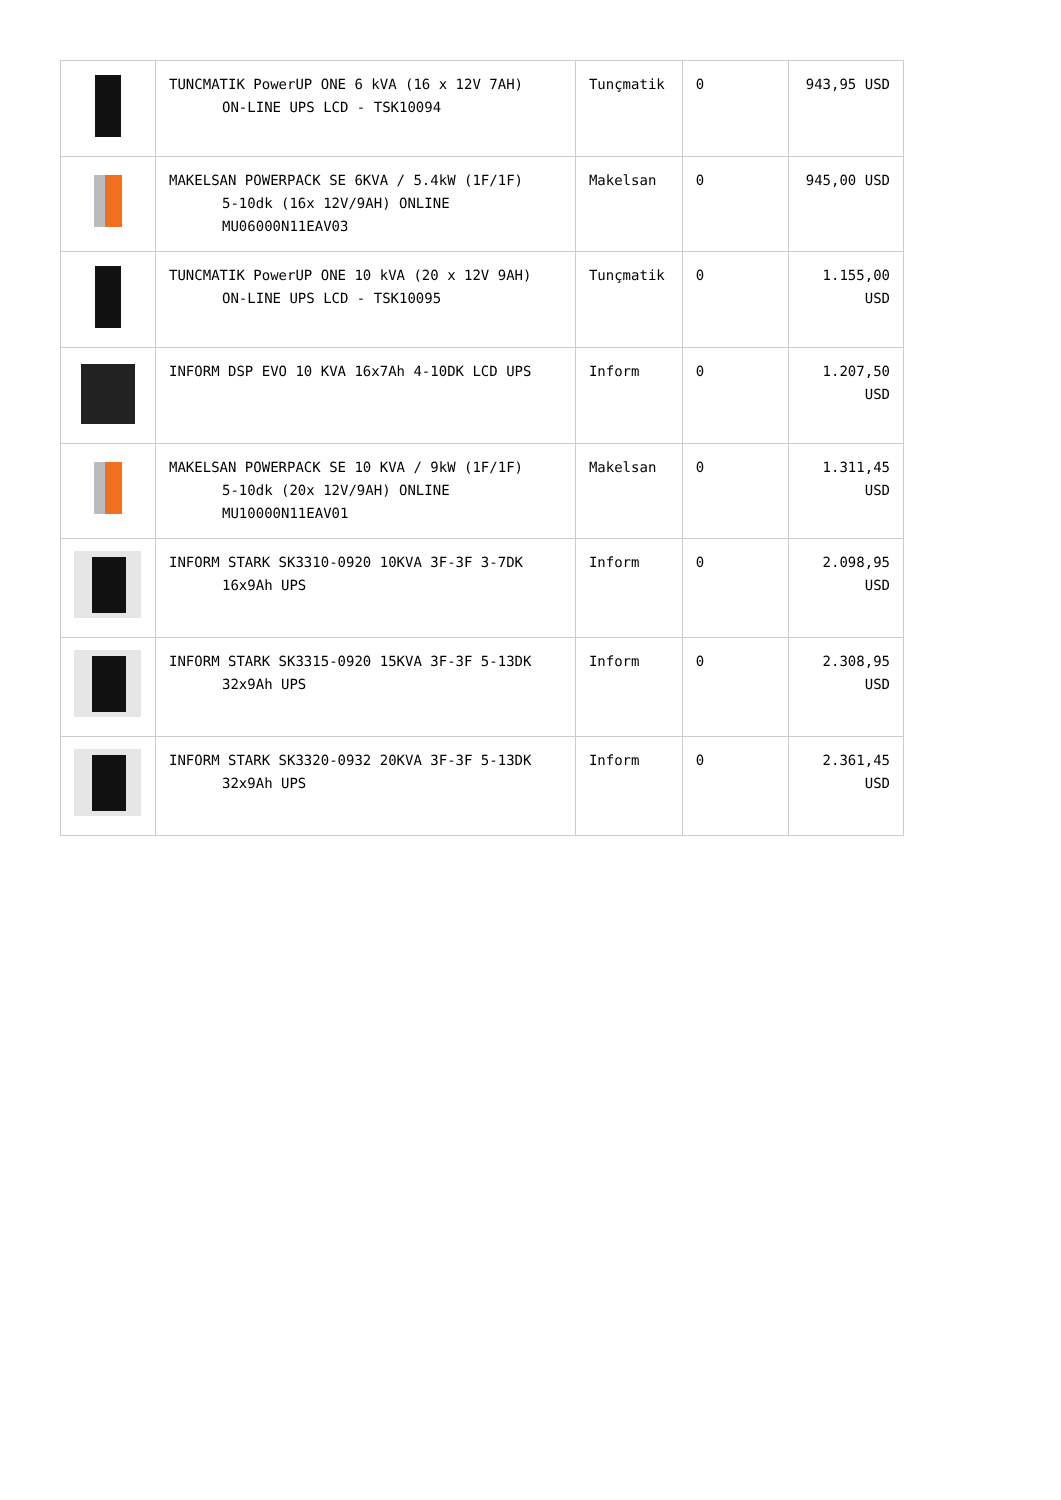| | TUNCMATIK PowerUP ONE 6 kVA (16 x 12V 7AH) ON-LINE UPS LCD - TSK10094 | Tunçmatik | 0 | 943,95 USD |
| | MAKELSAN POWERPACK SE 6KVA / 5.4kW (1F/1F) 5-10dk (16x 12V/9AH) ONLINE MU06000N11EAV03 | Makelsan | 0 | 945,00 USD |
| | TUNCMATIK PowerUP ONE 10 kVA (20 x 12V 9AH) ON-LINE UPS LCD - TSK10095 | Tunçmatik | 0 | 1.155,00 USD |
| | INFORM DSP EVO 10 KVA 16x7Ah 4-10DK LCD UPS | Inform | 0 | 1.207,50 USD |
| | MAKELSAN POWERPACK SE 10 KVA / 9kW (1F/1F) 5-10dk (20x 12V/9AH) ONLINE MU10000N11EAV01 | Makelsan | 0 | 1.311,45 USD |
| | INFORM STARK SK3310-0920 10KVA 3F-3F 3-7DK 16x9Ah UPS | Inform | 0 | 2.098,95 USD |
| | INFORM STARK SK3315-0920 15KVA 3F-3F 5-13DK 32x9Ah UPS | Inform | 0 | 2.308,95 USD |
| | INFORM STARK SK3320-0932 20KVA 3F-3F 5-13DK 32x9Ah UPS | Inform | 0 | 2.361,45 USD |